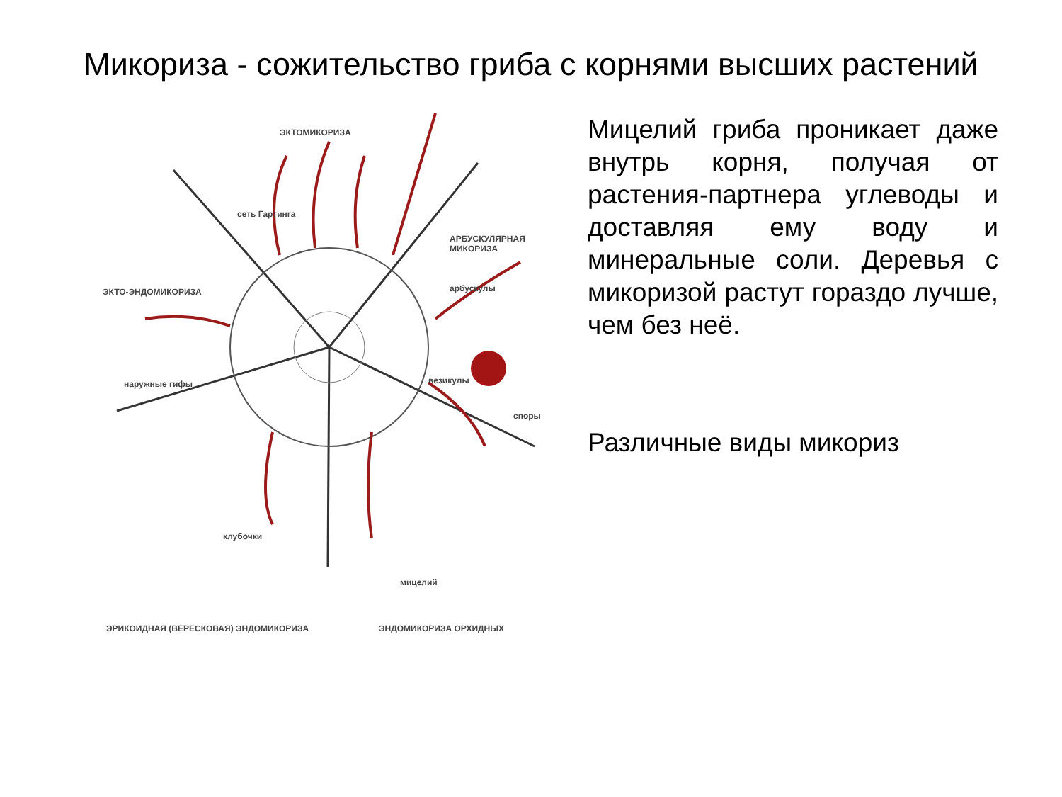Микориза - сожительство гриба с корнями высших растений
ЭКТОМИКОРИЗА
сеть Гартинга
АРБУСКУЛЯРНАЯ МИКОРИЗА
арбускулы ЭКТО-ЭНДОМИКОРИЗА
наружные гифы везикулы
споры
клубочки
мицелий
ЭРИКОИДНАЯ (ВЕРЕСКОВАЯ) ЭНДОМИКОРИЗА ЭНДОМИКОРИЗА ОРХИДНЫХ
Мицелий гриба проникает даже внутрь корня, получая от растения-партнера углеводы и доставляя ему воду и минеральные соли. Деревья с микоризой растут гораздо лучше, чем без неё.
Различные виды микориз